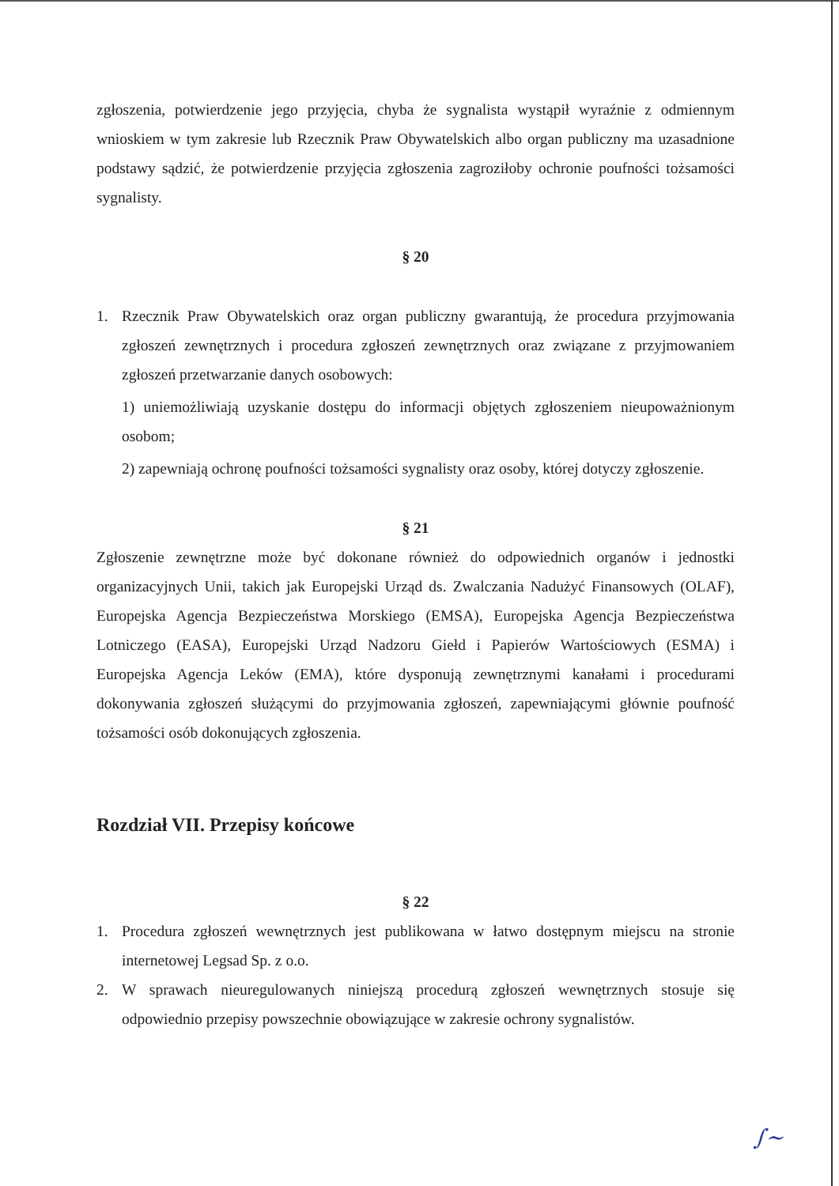zgłoszenia, potwierdzenie jego przyjęcia, chyba że sygnalista wystąpił wyraźnie z odmiennym wnioskiem w tym zakresie lub Rzecznik Praw Obywatelskich albo organ publiczny ma uzasadnione podstawy sądzić, że potwierdzenie przyjęcia zgłoszenia zagroziłoby ochronie poufności tożsamości sygnalisty.
§ 20
1. Rzecznik Praw Obywatelskich oraz organ publiczny gwarantują, że procedura przyjmowania zgłoszeń zewnętrznych i procedura zgłoszeń zewnętrznych oraz związane z przyjmowaniem zgłoszeń przetwarzanie danych osobowych:
1) uniemożliwiają uzyskanie dostępu do informacji objętych zgłoszeniem nieupoważnionym osobom;
2) zapewniają ochronę poufności tożsamości sygnalisty oraz osoby, której dotyczy zgłoszenie.
§ 21
Zgłoszenie zewnętrzne może być dokonane również do odpowiednich organów i jednostki organizacyjnych Unii, takich jak Europejski Urząd ds. Zwalczania Nadużyć Finansowych (OLAF), Europejska Agencja Bezpieczeństwa Morskiego (EMSA), Europejska Agencja Bezpieczeństwa Lotniczego (EASA), Europejski Urząd Nadzoru Giełd i Papierów Wartościowych (ESMA) i Europejska Agencja Leków (EMA), które dysponują zewnętrznymi kanałami i procedurami dokonywania zgłoszeń służącymi do przyjmowania zgłoszeń, zapewniającymi głównie poufność tożsamości osób dokonujących zgłoszenia.
Rozdział VII. Przepisy końcowe
§ 22
1. Procedura zgłoszeń wewnętrznych jest publikowana w łatwo dostępnym miejscu na stronie internetowej Legsad Sp. z o.o.
2. W sprawach nieuregulowanych niniejszą procedurą zgłoszeń wewnętrznych stosuje się odpowiednio przepisy powszechnie obowiązujące w zakresie ochrony sygnalistów.
∫~